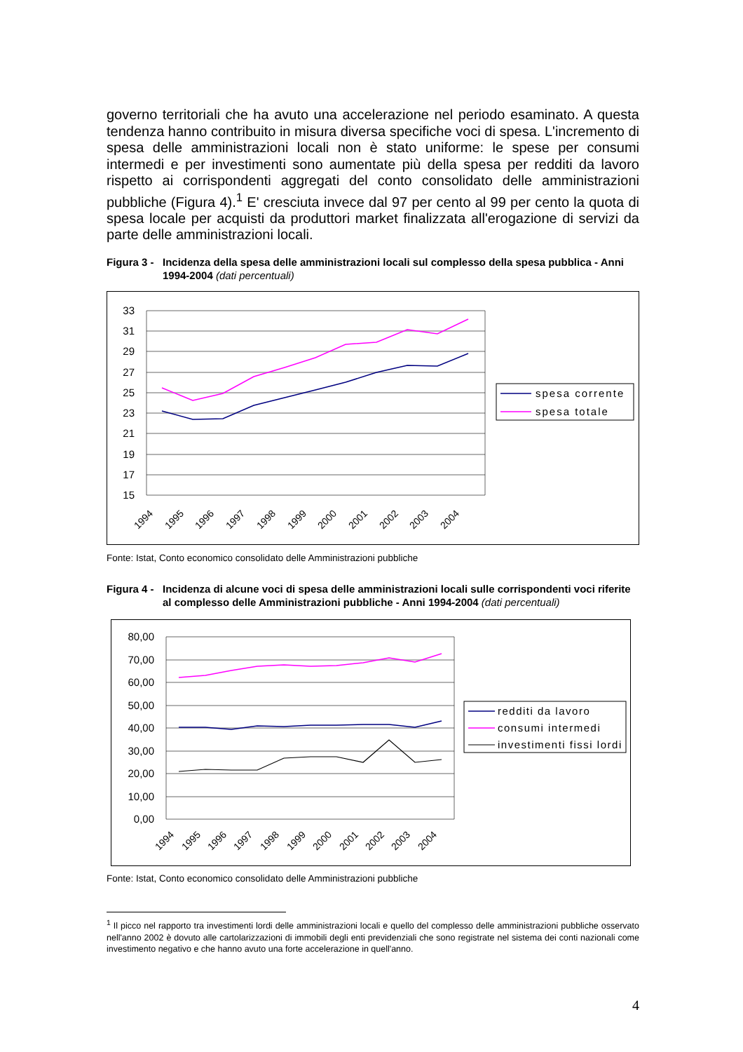governo territoriali che ha avuto una accelerazione nel periodo esaminato. A questa tendenza hanno contribuito in misura diversa specifiche voci di spesa. L'incremento di spesa delle amministrazioni locali non è stato uniforme: le spese per consumi intermedi e per investimenti sono aumentate più della spesa per redditi da lavoro rispetto ai corrispondenti aggregati del conto consolidato delle amministrazioni pubbliche (Figura 4).<sup>1</sup> E' cresciuta invece dal 97 per cento al 99 per cento la quota di spesa locale per acquisti da produttori market finalizzata all'erogazione di servizi da parte delle amministrazioni locali.
Figura 3 - Incidenza della spesa delle amministrazioni locali sul complesso della spesa pubblica - Anni 1994-2004 (dati percentuali)
33
31
29
27
25
23
21
19
17
15
1994
1995
1996
1997
1998
1999
2000
2001
2002
2003
2004
spesa corrente
spesa totale
Fonte: Istat, Conto economico consolidato delle Amministrazioni pubbliche
Figura 4 - Incidenza di alcune voci di spesa delle amministrazioni locali sulle corrispondenti voci riferite al complesso delle Amministrazioni pubbliche - Anni 1994-2004 (dati percentuali)
80,00
70,00
60,00
50,00
40,00
30,00
20,00
10,00
0,00
1994
1995
1996
1997
1998
1999
2000
2001
2002
2003
2004
redditi da lavoro
consumi intermedi
investimenti fissi lordi
Fonte: Istat, Conto economico consolidato delle Amministrazioni pubbliche
<sup>1</sup> Il picco nel rapporto tra investimenti lordi delle amministrazioni locali e quello del complesso delle amministrazioni pubbliche osservato nell'anno 2002 è dovuto alle cartolarizzazioni di immobili degli enti previdenziali che sono registrate nel sistema dei conti nazionali come investimento negativo e che hanno avuto una forte accelerazione in quell'anno.
4